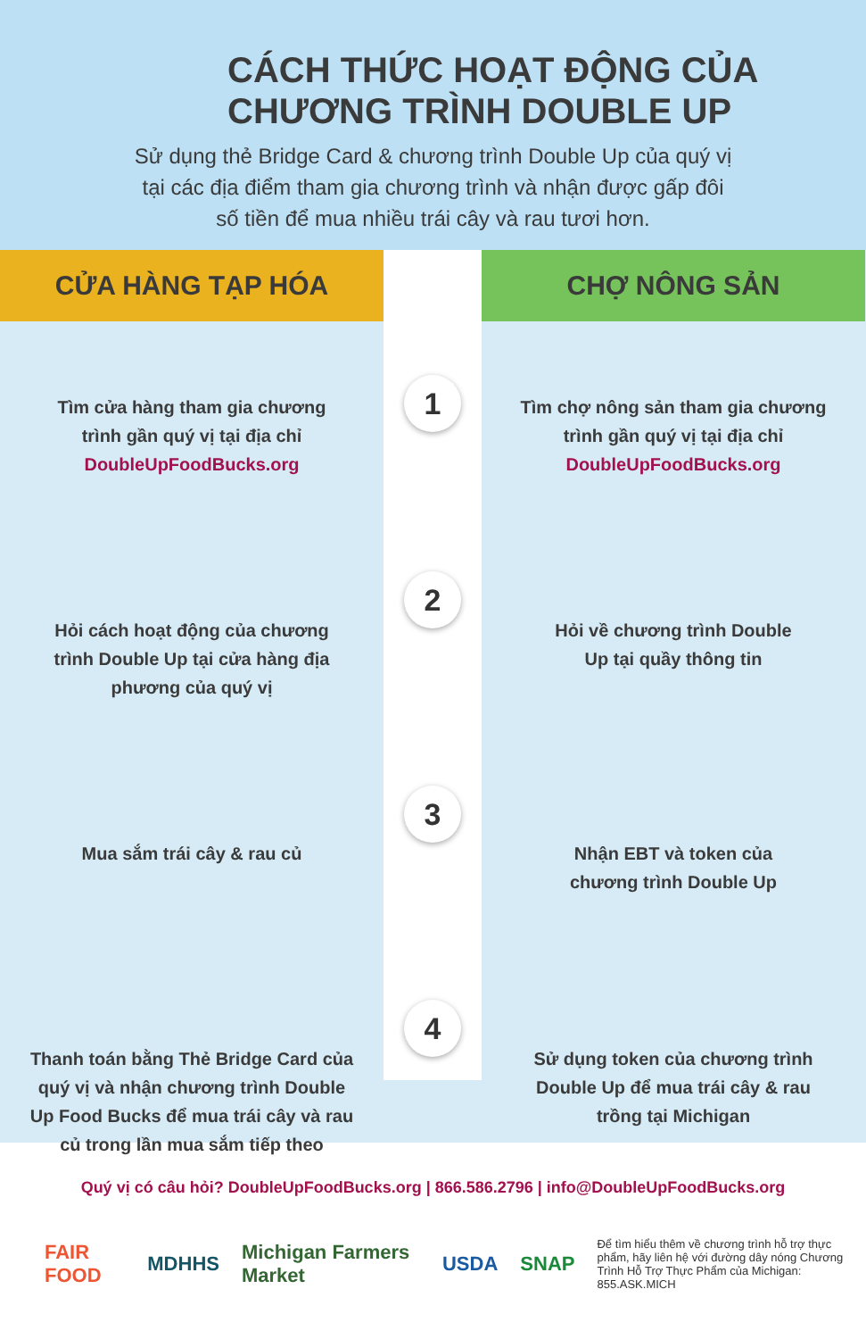CÁCH THỨC HOẠT ĐỘNG CỦA
CHƯƠNG TRÌNH DOUBLE UP
Sử dụng thẻ Bridge Card & chương trình Double Up của quý vị
tại các địa điểm tham gia chương trình và nhận được gấp đôi
số tiền để mua nhiều trái cây và rau tươi hơn.
CỬA HÀNG TẠP HÓA CHỢ NÔNG SẢN
Tìm cửa hàng tham gia chương
trình gần quý vị tại địa chỉ
DoubleUpFoodBucks.org
1
Tìm chợ nông sản tham gia chương
trình gần quý vị tại địa chỉ
DoubleUpFoodBucks.org
Hỏi cách hoạt động của chương
trình Double Up tại cửa hàng địa
phương của quý vị
2
Hỏi về chương trình Double
Up tại quầy thông tin
Mua sắm trái cây & rau củ
3
Nhận EBT và token của
chương trình Double Up
Thanh toán bằng Thẻ Bridge Card của
quý vị và nhận chương trình Double
Up Food Bucks để mua trái cây và rau
củ trong lần mua sắm tiếp theo
4
Sử dụng token của chương trình
Double Up để mua trái cây & rau
trồng tại Michigan
Quý vị có câu hỏi? DoubleUpFoodBucks.org | 866.586.2796 | info@DoubleUpFoodBucks.org
FAIR FOOD MDHHS Michigan Farmers Market USDA SNAP Để tìm hiểu thêm về chương trình hỗ trợ thực phẩm, hãy liên hệ với đường dây nóng Chương Trình Hỗ Trợ Thực Phẩm của Michigan: 855.ASK.MICH